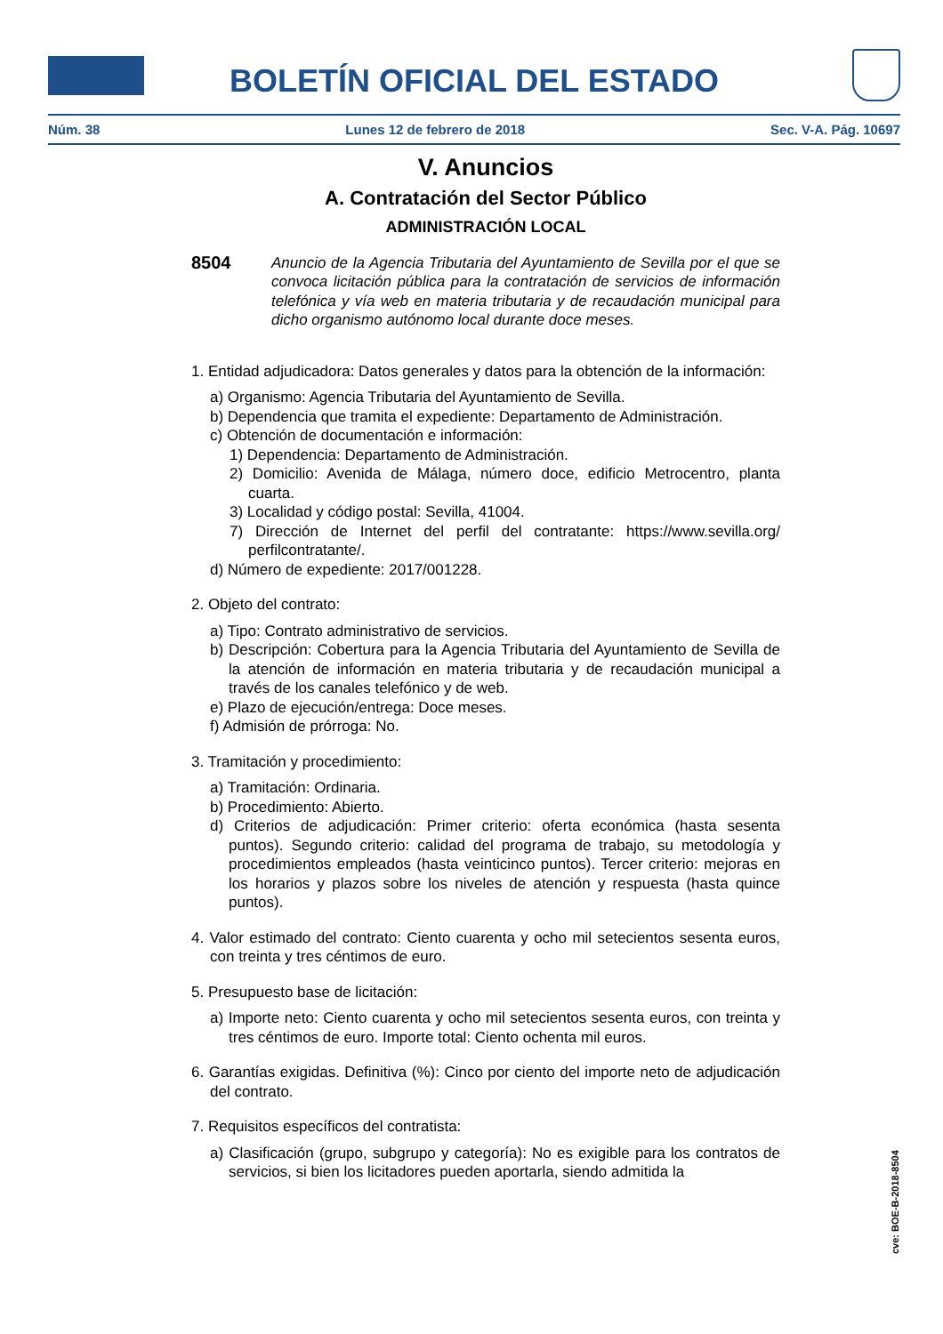BOLETÍN OFICIAL DEL ESTADO
Núm. 38 Lunes 12 de febrero de 2018 Sec. V-A. Pág. 10697
V. Anuncios
A. Contratación del Sector Público
ADMINISTRACIÓN LOCAL
8504 Anuncio de la Agencia Tributaria del Ayuntamiento de Sevilla por el que se convoca licitación pública para la contratación de servicios de información telefónica y vía web en materia tributaria y de recaudación municipal para dicho organismo autónomo local durante doce meses.
1. Entidad adjudicadora: Datos generales y datos para la obtención de la información:
a) Organismo: Agencia Tributaria del Ayuntamiento de Sevilla.
b) Dependencia que tramita el expediente: Departamento de Administración.
c) Obtención de documentación e información:
1) Dependencia: Departamento de Administración.
2) Domicilio: Avenida de Málaga, número doce, edificio Metrocentro, planta cuarta.
3) Localidad y código postal: Sevilla, 41004.
7) Dirección de Internet del perfil del contratante: https://www.sevilla.org/ perfilcontratante/.
d) Número de expediente: 2017/001228.
2. Objeto del contrato:
a) Tipo: Contrato administrativo de servicios.
b) Descripción: Cobertura para la Agencia Tributaria del Ayuntamiento de Sevilla de la atención de información en materia tributaria y de recaudación municipal a través de los canales telefónico y de web.
e) Plazo de ejecución/entrega: Doce meses.
f) Admisión de prórroga: No.
3. Tramitación y procedimiento:
a) Tramitación: Ordinaria.
b) Procedimiento: Abierto.
d) Criterios de adjudicación: Primer criterio: oferta económica (hasta sesenta puntos). Segundo criterio: calidad del programa de trabajo, su metodología y procedimientos empleados (hasta veinticinco puntos). Tercer criterio: mejoras en los horarios y plazos sobre los niveles de atención y respuesta (hasta quince puntos).
4. Valor estimado del contrato: Ciento cuarenta y ocho mil setecientos sesenta euros, con treinta y tres céntimos de euro.
5. Presupuesto base de licitación:
a) Importe neto: Ciento cuarenta y ocho mil setecientos sesenta euros, con treinta y tres céntimos de euro. Importe total: Ciento ochenta mil euros.
6. Garantías exigidas. Definitiva (%): Cinco por ciento del importe neto de adjudicación del contrato.
7. Requisitos específicos del contratista:
a) Clasificación (grupo, subgrupo y categoría): No es exigible para los contratos de servicios, si bien los licitadores pueden aportarla, siendo admitida la
cve: BOE-B-2018-8504